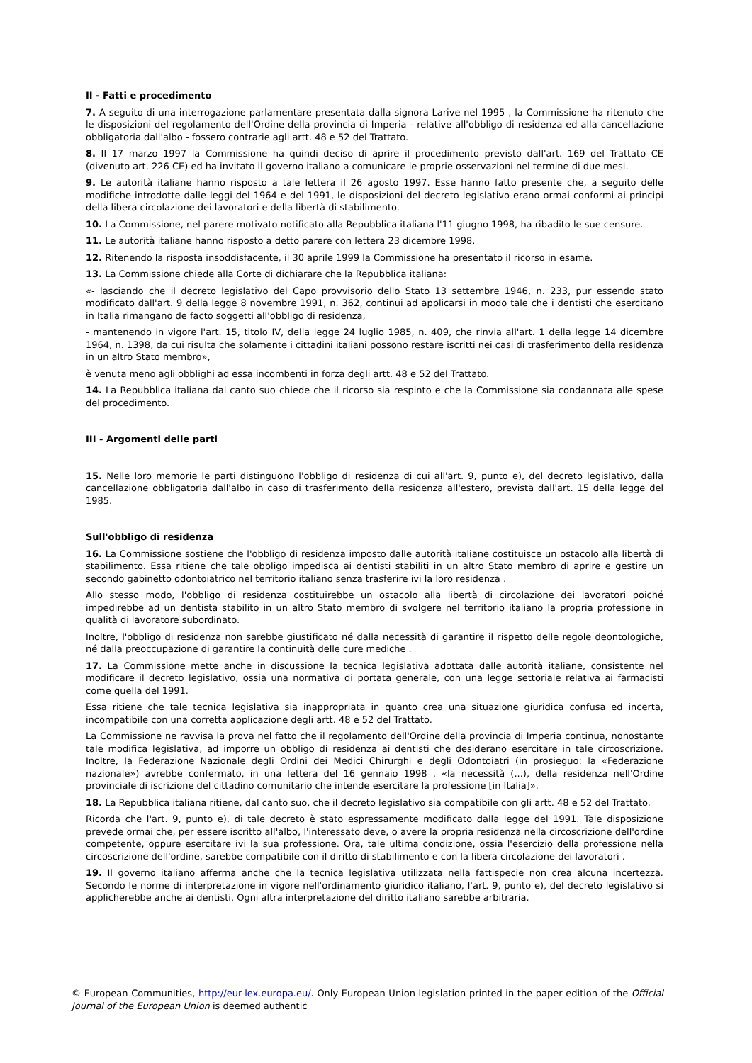II - Fatti e procedimento
7. A seguito di una interrogazione parlamentare presentata dalla signora Larive nel 1995 , la Commissione ha ritenuto che le disposizioni del regolamento dell'Ordine della provincia di Imperia - relative all'obbligo di residenza ed alla cancellazione obbligatoria dall'albo - fossero contrarie agli artt. 48 e 52 del Trattato.
8. Il 17 marzo 1997 la Commissione ha quindi deciso di aprire il procedimento previsto dall'art. 169 del Trattato CE (divenuto art. 226 CE) ed ha invitato il governo italiano a comunicare le proprie osservazioni nel termine di due mesi.
9. Le autorità italiane hanno risposto a tale lettera il 26 agosto 1997. Esse hanno fatto presente che, a seguito delle modifiche introdotte dalle leggi del 1964 e del 1991, le disposizioni del decreto legislativo erano ormai conformi ai principi della libera circolazione dei lavoratori e della libertà di stabilimento.
10. La Commissione, nel parere motivato notificato alla Repubblica italiana l'11 giugno 1998, ha ribadito le sue censure.
11. Le autorità italiane hanno risposto a detto parere con lettera 23 dicembre 1998.
12. Ritenendo la risposta insoddisfacente, il 30 aprile 1999 la Commissione ha presentato il ricorso in esame.
13. La Commissione chiede alla Corte di dichiarare che la Repubblica italiana:
«- lasciando che il decreto legislativo del Capo provvisorio dello Stato 13 settembre 1946, n. 233, pur essendo stato modificato dall'art. 9 della legge 8 novembre 1991, n. 362, continui ad applicarsi in modo tale che i dentisti che esercitano in Italia rimangano de facto soggetti all'obbligo di residenza,
- mantenendo in vigore l'art. 15, titolo IV, della legge 24 luglio 1985, n. 409, che rinvia all'art. 1 della legge 14 dicembre 1964, n. 1398, da cui risulta che solamente i cittadini italiani possono restare iscritti nei casi di trasferimento della residenza in un altro Stato membro»,
è venuta meno agli obblighi ad essa incombenti in forza degli artt. 48 e 52 del Trattato.
14. La Repubblica italiana dal canto suo chiede che il ricorso sia respinto e che la Commissione sia condannata alle spese del procedimento.
III - Argomenti delle parti
15. Nelle loro memorie le parti distinguono l'obbligo di residenza di cui all'art. 9, punto e), del decreto legislativo, dalla cancellazione obbligatoria dall'albo in caso di trasferimento della residenza all'estero, prevista dall'art. 15 della legge del 1985.
Sull'obbligo di residenza
16. La Commissione sostiene che l'obbligo di residenza imposto dalle autorità italiane costituisce un ostacolo alla libertà di stabilimento. Essa ritiene che tale obbligo impedisca ai dentisti stabiliti in un altro Stato membro di aprire e gestire un secondo gabinetto odontoiatrico nel territorio italiano senza trasferire ivi la loro residenza .
Allo stesso modo, l'obbligo di residenza costituirebbe un ostacolo alla libertà di circolazione dei lavoratori poiché impedirebbe ad un dentista stabilito in un altro Stato membro di svolgere nel territorio italiano la propria professione in qualità di lavoratore subordinato.
Inoltre, l'obbligo di residenza non sarebbe giustificato né dalla necessità di garantire il rispetto delle regole deontologiche, né dalla preoccupazione di garantire la continuità delle cure mediche .
17. La Commissione mette anche in discussione la tecnica legislativa adottata dalle autorità italiane, consistente nel modificare il decreto legislativo, ossia una normativa di portata generale, con una legge settoriale relativa ai farmacisti come quella del 1991.
Essa ritiene che tale tecnica legislativa sia inappropriata in quanto crea una situazione giuridica confusa ed incerta, incompatibile con una corretta applicazione degli artt. 48 e 52 del Trattato.
La Commissione ne ravvisa la prova nel fatto che il regolamento dell'Ordine della provincia di Imperia continua, nonostante tale modifica legislativa, ad imporre un obbligo di residenza ai dentisti che desiderano esercitare in tale circoscrizione. Inoltre, la Federazione Nazionale degli Ordini dei Medici Chirurghi e degli Odontoiatri (in prosieguo: la «Federazione nazionale») avrebbe confermato, in una lettera del 16 gennaio 1998 , «la necessità (...), della residenza nell'Ordine provinciale di iscrizione del cittadino comunitario che intende esercitare la professione [in Italia]».
18. La Repubblica italiana ritiene, dal canto suo, che il decreto legislativo sia compatibile con gli artt. 48 e 52 del Trattato.
Ricorda che l'art. 9, punto e), di tale decreto è stato espressamente modificato dalla legge del 1991. Tale disposizione prevede ormai che, per essere iscritto all'albo, l'interessato deve, o avere la propria residenza nella circoscrizione dell'ordine competente, oppure esercitare ivi la sua professione. Ora, tale ultima condizione, ossia l'esercizio della professione nella circoscrizione dell'ordine, sarebbe compatibile con il diritto di stabilimento e con la libera circolazione dei lavoratori .
19. Il governo italiano afferma anche che la tecnica legislativa utilizzata nella fattispecie non crea alcuna incertezza. Secondo le norme di interpretazione in vigore nell'ordinamento giuridico italiano, l'art. 9, punto e), del decreto legislativo si applicherebbe anche ai dentisti. Ogni altra interpretazione del diritto italiano sarebbe arbitraria.
© European Communities, http://eur-lex.europa.eu/. Only European Union legislation printed in the paper edition of the Official Journal of the European Union is deemed authentic